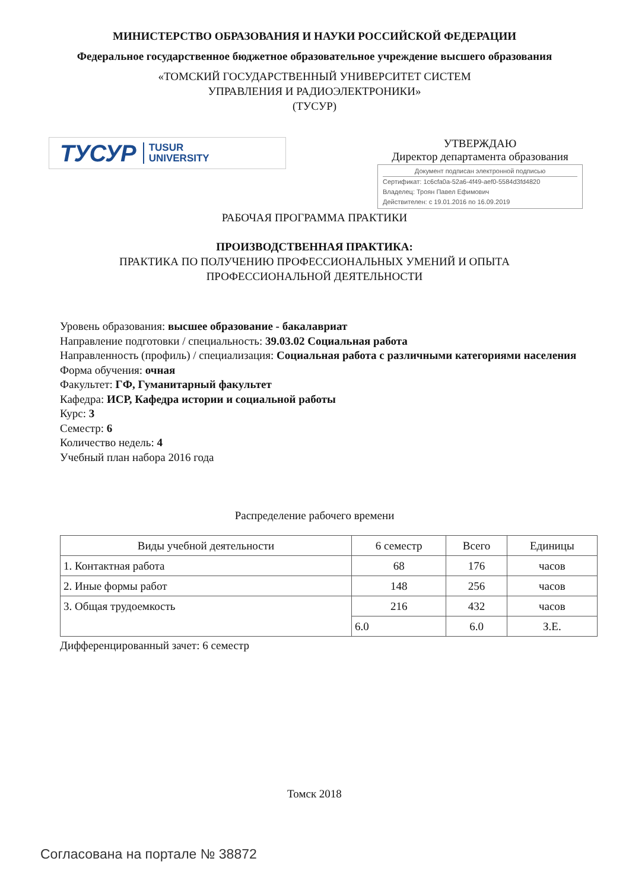МИНИСТЕРСТВО ОБРАЗОВАНИЯ И НАУКИ РОССИЙСКОЙ ФЕДЕРАЦИИ
Федеральное государственное бюджетное образовательное учреждение высшего образования
«ТОМСКИЙ ГОСУДАРСТВЕННЫЙ УНИВЕРСИТЕТ СИСТЕМ
УПРАВЛЕНИЯ И РАДИОЭЛЕКТРОНИКИ»
(ТУСУР)
ТУСУР TUSUR
UNIVERSITY
УТВЕРЖДАЮ
Директор департамента образования
Документ подписан электронной подписью
Сертификат: 1c6cfa0a-52a6-4f49-aef0-5584d3fd4820
Владелец: Троян Павел Ефимович
Действителен: с 19.01.2016 по 16.09.2019
РАБОЧАЯ ПРОГРАММА ПРАКТИКИ
ПРОИЗВОДСТВЕННАЯ ПРАКТИКА:
ПРАКТИКА ПО ПОЛУЧЕНИЮ ПРОФЕССИОНАЛЬНЫХ УМЕНИЙ И ОПЫТА
ПРОФЕССИОНАЛЬНОЙ ДЕЯТЕЛЬНОСТИ
Уровень образования: высшее образование - бакалавриат
Направление подготовки / специальность: 39.03.02 Социальная работа
Направленность (профиль) / специализация: Социальная работа с различными категориями населения
Форма обучения: очная
Факультет: ГФ, Гуманитарный факультет
Кафедра: ИСР, Кафедра истории и социальной работы
Курс: 3
Семестр: 6
Количество недель: 4
Учебный план набора 2016 года
Распределение рабочего времени
| Виды учебной деятельности | 6 семестр | Всего | Единицы |
| --- | --- | --- | --- |
| 1. Контактная работа | 68 | 176 | часов |
| 2. Иные формы работ | 148 | 256 | часов |
| 3. Общая трудоемкость | 216 | 432 | часов |
| | 6.0 | 6.0 | З.Е. |
Дифференцированный зачет: 6 семестр
Томск 2018
Согласована на портале № 38872